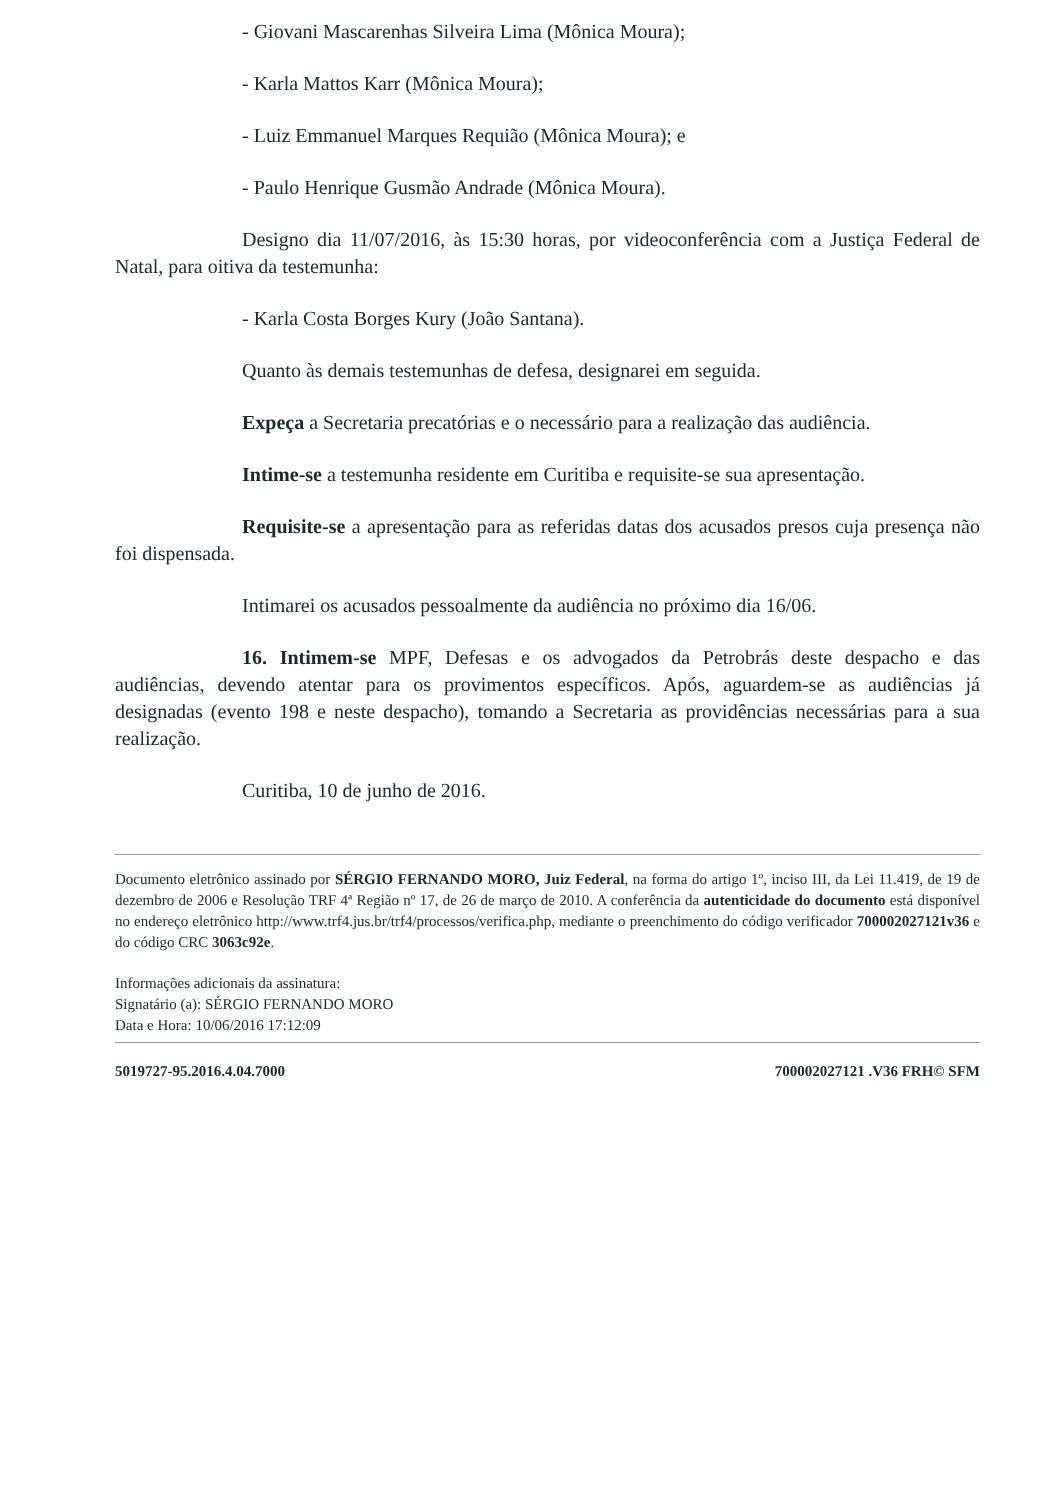- Giovani Mascarenhas Silveira Lima (Mônica Moura);
- Karla Mattos Karr (Mônica Moura);
- Luiz Emmanuel Marques Requião (Mônica Moura); e
- Paulo Henrique Gusmão Andrade (Mônica Moura).
Designo dia 11/07/2016, às 15:30 horas, por videoconferência com a Justiça Federal de Natal, para oitiva da testemunha:
- Karla Costa Borges Kury (João Santana).
Quanto às demais testemunhas de defesa, designarei em seguida.
Expeça a Secretaria precatórias e o necessário para a realização das audiência.
Intime-se a testemunha residente em Curitiba e requisite-se sua apresentação.
Requisite-se a apresentação para as referidas datas dos acusados presos cuja presença não foi dispensada.
Intimarei os acusados pessoalmente da audiência no próximo dia 16/06.
16. Intimem-se MPF, Defesas e os advogados da Petrobrás deste despacho e das audiências, devendo atentar para os provimentos específicos. Após, aguardem-se as audiências já designadas (evento 198 e neste despacho), tomando a Secretaria as providências necessárias para a sua realização.
Curitiba, 10 de junho de 2016.
Documento eletrônico assinado por SÉRGIO FERNANDO MORO, Juiz Federal, na forma do artigo 1º, inciso III, da Lei 11.419, de 19 de dezembro de 2006 e Resolução TRF 4ª Região nº 17, de 26 de março de 2010. A conferência da autenticidade do documento está disponível no endereço eletrônico http://www.trf4.jus.br/trf4/processos/verifica.php, mediante o preenchimento do código verificador 700002027121v36 e do código CRC 3063c92e.
Informações adicionais da assinatura:
Signatário (a): SÉRGIO FERNANDO MORO
Data e Hora: 10/06/2016 17:12:09
5019727-95.2016.4.04.7000 700002027121 .V36 FRH© SFM